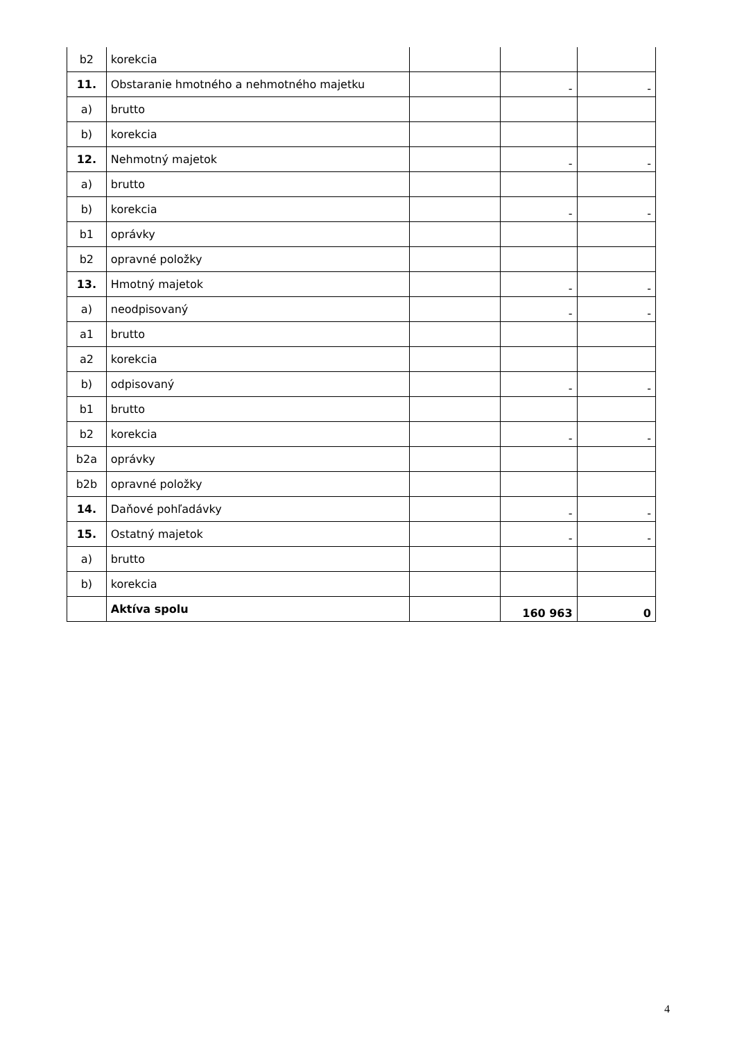| b2 | korekcia | | | |
| 11. | Obstaranie hmotného a nehmotného majetku | | - | - |
| a) | brutto | | | |
| b) | korekcia | | | |
| 12. | Nehmotný majetok | | - | - |
| a) | brutto | | | |
| b) | korekcia | | - | - |
| b1 | oprávky | | | |
| b2 | opravné položky | | | |
| 13. | Hmotný majetok | | - | - |
| a) | neodpisovaný | | - | - |
| a1 | brutto | | | |
| a2 | korekcia | | | |
| b) | odpisovaný | | - | - |
| b1 | brutto | | | |
| b2 | korekcia | | - | - |
| b2a | oprávky | | | |
| b2b | opravné položky | | | |
| 14. | Daňové pohľadávky | | - | - |
| 15. | Ostatný majetok | | - | - |
| a) | brutto | | | |
| b) | korekcia | | | |
| | Aktíva spolu | | 160 963 | 0 |
4